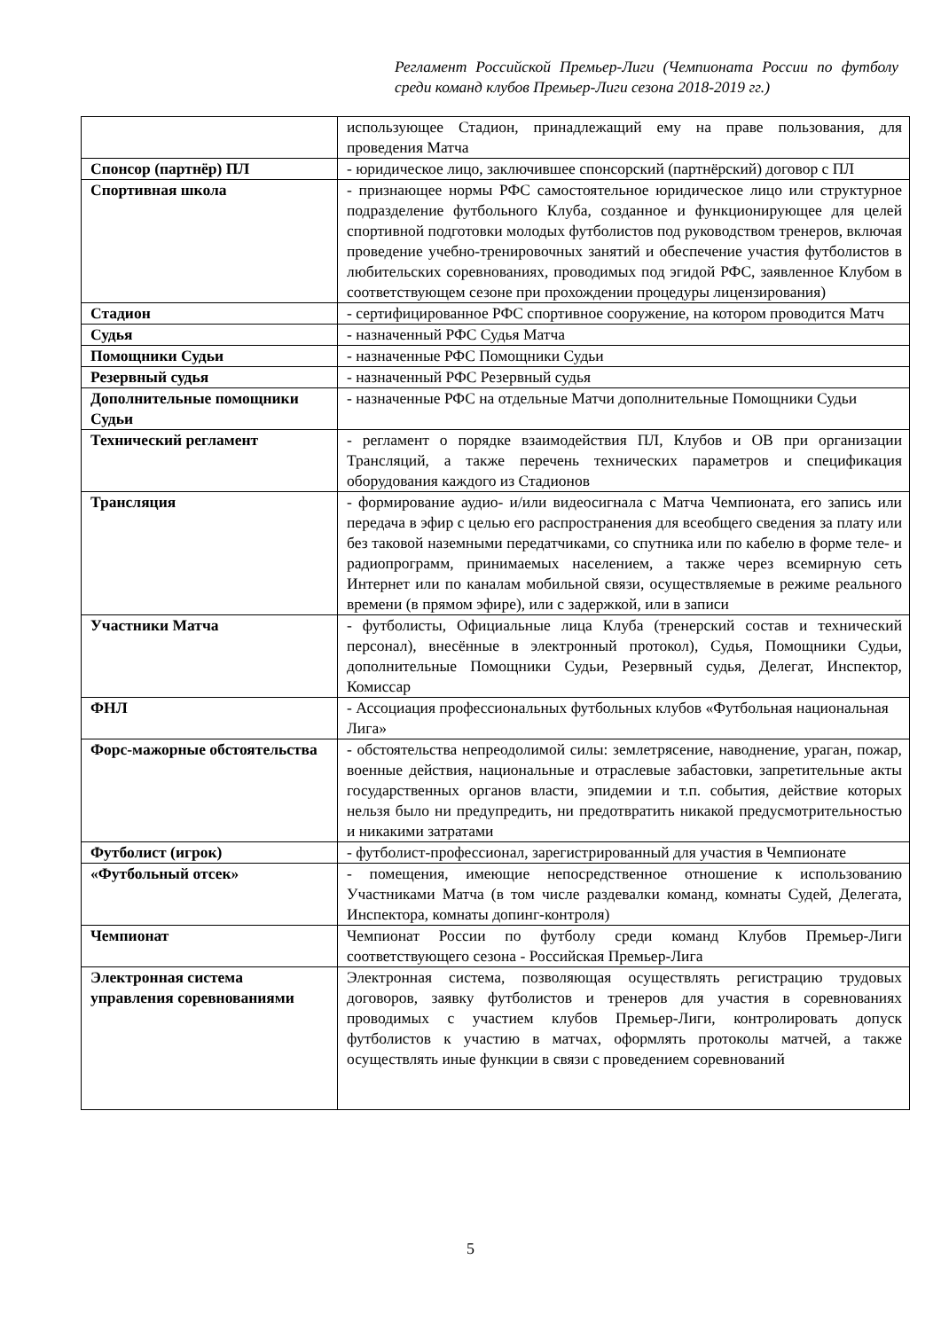Регламент Российской Премьер-Лиги (Чемпионата России по футболу среди команд клубов Премьер-Лиги сезона 2018-2019 гг.)
| | использующее Стадион, принадлежащий ему на праве пользования, для проведения Матча |
| Спонсор (партнёр) ПЛ | - юридическое лицо, заключившее спонсорский (партнёрский) договор с ПЛ |
| Спортивная школа | - признающее нормы РФС самостоятельное юридическое лицо или структурное подразделение футбольного Клуба, созданное и функционирующее для целей спортивной подготовки молодых футболистов под руководством тренеров, включая проведение учебно-тренировочных занятий и обеспечение участия футболистов в любительских соревнованиях, проводимых под эгидой РФС, заявленное Клубом в соответствующем сезоне при прохождении процедуры лицензирования) |
| Стадион | - сертифицированное РФС спортивное сооружение, на котором проводится Матч |
| Судья | - назначенный РФС Судья Матча |
| Помощники Судьи | - назначенные РФС Помощники Судьи |
| Резервный судья | - назначенный РФС Резервный судья |
| Дополнительные помощники Судьи | - назначенные РФС на отдельные Матчи дополнительные Помощники Судьи |
| Технический регламент | - регламент о порядке взаимодействия ПЛ, Клубов и ОВ при организации Трансляций, а также перечень технических параметров и спецификация оборудования каждого из Стадионов |
| Трансляция | - формирование аудио- и/или видеосигнала с Матча Чемпионата, его запись или передача в эфир с целью его распространения для всеобщего сведения за плату или без таковой наземными передатчиками, со спутника или по кабелю в форме теле- и радиопрограмм, принимаемых населением, а также через всемирную сеть Интернет или по каналам мобильной связи, осуществляемые в режиме реального времени (в прямом эфире), или с задержкой, или в записи |
| Участники Матча | - футболисты, Официальные лица Клуба (тренерский состав и технический персонал), внесённые в электронный протокол), Судья, Помощники Судьи, дополнительные Помощники Судьи, Резервный судья, Делегат, Инспектор, Комиссар |
| ФНЛ | - Ассоциация профессиональных футбольных клубов «Футбольная национальная Лига» |
| Форс-мажорные обстоятельства | - обстоятельства непреодолимой силы: землетрясение, наводнение, ураган, пожар, военные действия, национальные и отраслевые забастовки, запретительные акты государственных органов власти, эпидемии и т.п. события, действие которых нельзя было ни предупредить, ни предотвратить никакой предусмотрительностью и никакими затратами |
| Футболист (игрок) | - футболист-профессионал, зарегистрированный для участия в Чемпионате |
| «Футбольный отсек» | - помещения, имеющие непосредственное отношение к использованию Участниками Матча (в том числе раздевалки команд, комнаты Судей, Делегата, Инспектора, комнаты допинг-контроля) |
| Чемпионат | Чемпионат России по футболу среди команд Клубов Премьер-Лиги соответствующего сезона - Российская Премьер-Лига |
| Электронная система управления соревнованиями | Электронная система, позволяющая осуществлять регистрацию трудовых договоров, заявку футболистов и тренеров для участия в соревнованиях проводимых с участием клубов Премьер-Лиги, контролировать допуск футболистов к участию в матчах, оформлять протоколы матчей, а также осуществлять иные функции в связи с проведением соревнований |
5